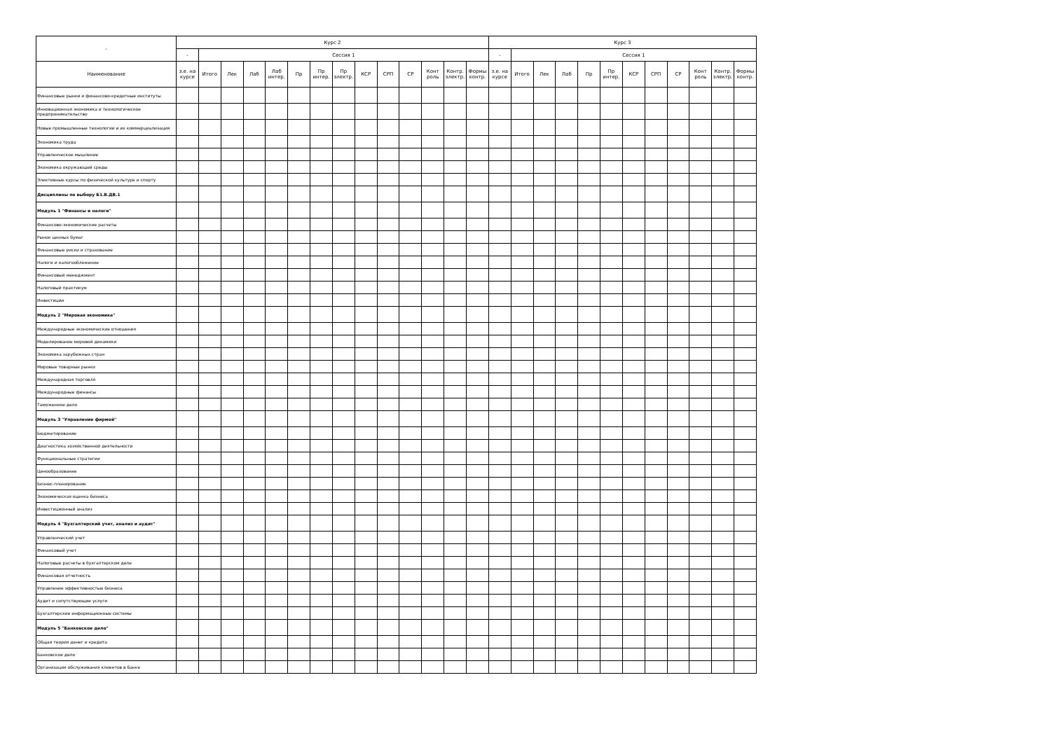| - | Курс 2 | | | | | | | | | | | | | | Курс 3 | | | | | | | | | | | |
| --- | --- | --- | --- | --- | --- | --- | --- | --- | --- | --- | --- | --- | --- | --- | --- | --- | --- | --- | --- | --- | --- | --- | --- | --- | --- | --- |
| | - | Сессия 1 | | | | | | | | | | | | | - | Сессия 1 | | | | | | | | | | |
| Наименование | з.е. на курсе | Итого | Лек | Лаб | Лаб интер. | Пр | Пр интер. | Пр электр. | КСР | СРП | СР | Конт роль | Контр. электр. | Формы контр. | з.е. на курсе | Итого | Лек | Лаб | Пр | Пр интер. | КСР | СРП | СР | Конт роль | Контр. электр. | Формы контр. |
| Финансовые рынки и финансово-кредитные институты | | | | | | | | | | | | | | | | | | | | | | | | | | |
| Инновационная экономика и технологическое предпринимательство | | | | | | | | | | | | | | | | | | | | | | | | | | |
| Новые промышленные технологии и их коммерциализация | | | | | | | | | | | | | | | | | | | | | | | | | | |
| Экономика труда | | | | | | | | | | | | | | | | | | | | | | | | | | |
| Управленческое мышление | | | | | | | | | | | | | | | | | | | | | | | | | | |
| Экономика окружающей среды | | | | | | | | | | | | | | | | | | | | | | | | | | |
| Элективные курсы по физической культуре и спорту | | | | | | | | | | | | | | | | | | | | | | | | | | |
| Дисциплины по выбору Б1.В.ДВ.1 | | | | | | | | | | | | | | | | | | | | | | | | | | |
| Модуль 1 "Финансы и налоги" | | | | | | | | | | | | | | | | | | | | | | | | | | |
| Финансово-экономические расчеты | | | | | | | | | | | | | | | | | | | | | | | | | | |
| Рынок ценных бумаг | | | | | | | | | | | | | | | | | | | | | | | | | | |
| Финансовые риски и страхование | | | | | | | | | | | | | | | | | | | | | | | | | | |
| Налоги и налогообложение | | | | | | | | | | | | | | | | | | | | | | | | | | |
| Финансовый менеджмент | | | | | | | | | | | | | | | | | | | | | | | | | | |
| Налоговый практикум | | | | | | | | | | | | | | | | | | | | | | | | | | |
| Инвестиции | | | | | | | | | | | | | | | | | | | | | | | | | | |
| Модуль 2 "Мировая экономика" | | | | | | | | | | | | | | | | | | | | | | | | | | |
| Международные экономические отношения | | | | | | | | | | | | | | | | | | | | | | | | | | |
| Моделирование мировой динамики | | | | | | | | | | | | | | | | | | | | | | | | | | |
| Экономика зарубежных стран | | | | | | | | | | | | | | | | | | | | | | | | | | |
| Мировые товарные рынки | | | | | | | | | | | | | | | | | | | | | | | | | | |
| Международная торговля | | | | | | | | | | | | | | | | | | | | | | | | | | |
| Международные финансы | | | | | | | | | | | | | | | | | | | | | | | | | | |
| Таможенное дело | | | | | | | | | | | | | | | | | | | | | | | | | | |
| Модуль 3 "Управление фирмой" | | | | | | | | | | | | | | | | | | | | | | | | | | |
| Бюджетирование | | | | | | | | | | | | | | | | | | | | | | | | | | |
| Диагностика хозяйственной деятельности | | | | | | | | | | | | | | | | | | | | | | | | | | |
| Функциональные стратегии | | | | | | | | | | | | | | | | | | | | | | | | | | |
| Ценообразование | | | | | | | | | | | | | | | | | | | | | | | | | | |
| Бизнес-планирование | | | | | | | | | | | | | | | | | | | | | | | | | | |
| Экономическая оценка бизнеса | | | | | | | | | | | | | | | | | | | | | | | | | | |
| Инвестиционный анализ | | | | | | | | | | | | | | | | | | | | | | | | | | |
| Модуль 4 "Бухгалтерский учет, анализ и аудит" | | | | | | | | | | | | | | | | | | | | | | | | | | |
| Управленческий учет | | | | | | | | | | | | | | | | | | | | | | | | | | |
| Финансовый учет | | | | | | | | | | | | | | | | | | | | | | | | | | |
| Налоговые расчеты в бухгалтерском деле | | | | | | | | | | | | | | | | | | | | | | | | | | |
| Финансовая отчетность | | | | | | | | | | | | | | | | | | | | | | | | | | |
| Управление эффективностью бизнеса | | | | | | | | | | | | | | | | | | | | | | | | | | |
| Аудит и сопутствующие услуги | | | | | | | | | | | | | | | | | | | | | | | | | | |
| Бухгалтерские информационные системы | | | | | | | | | | | | | | | | | | | | | | | | | | |
| Модуль 5 "Банковское дело" | | | | | | | | | | | | | | | | | | | | | | | | | | |
| Общая теория денег и кредита | | | | | | | | | | | | | | | | | | | | | | | | | | |
| Банковское дело | | | | | | | | | | | | | | | | | | | | | | | | | | |
| Организация обслуживания клиентов в банке | | | | | | | | | | | | | | | | | | | | | | | | | | |